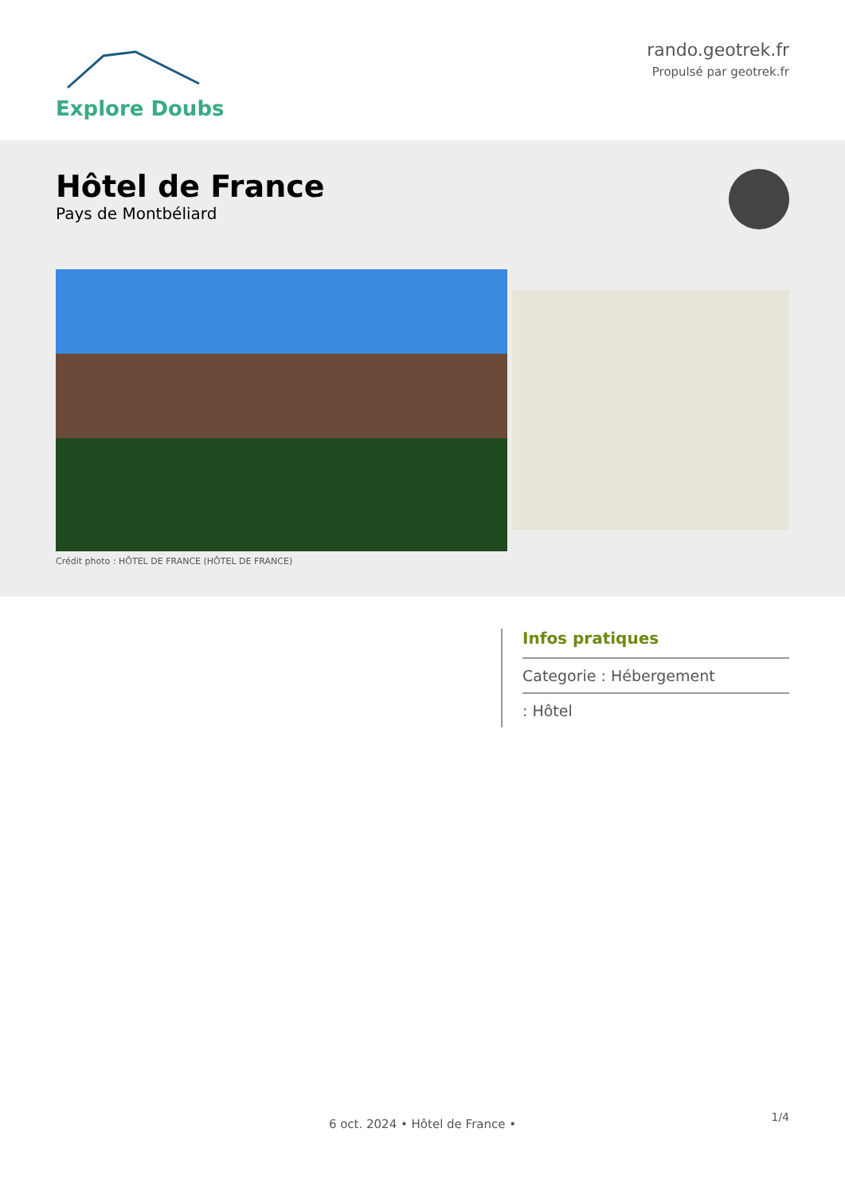Explore Doubs
rando.geotrek.fr
Propulsé par geotrek.fr
Hôtel de France
Pays de Montbéliard
Crédit photo : HÔTEL DE FRANCE (HÔTEL DE FRANCE)
Infos pratiques
Categorie : Hébergement
: Hôtel
1/4
6 oct. 2024 • Hôtel de France •